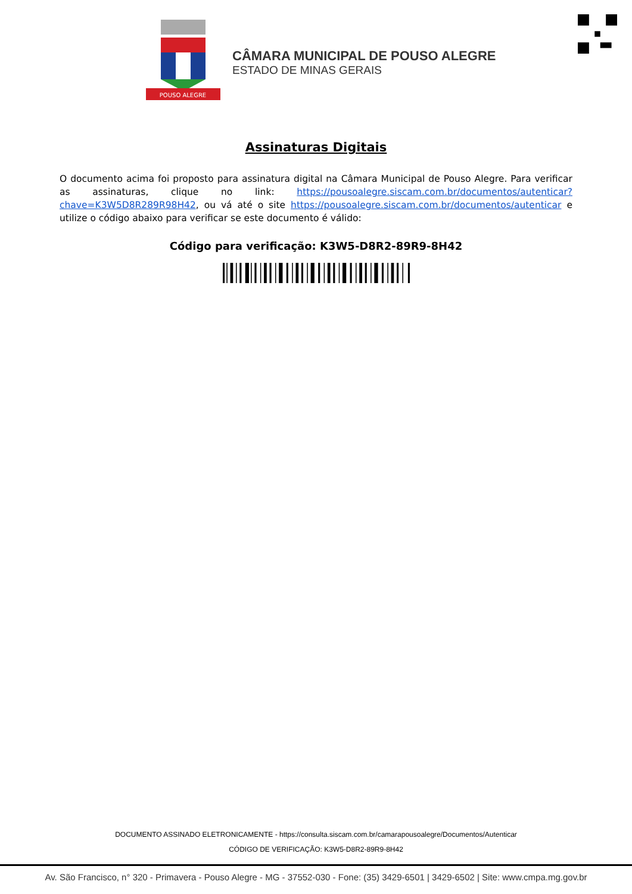POUSO ALEGRE
CÂMARA MUNICIPAL DE POUSO ALEGRE
ESTADO DE MINAS GERAIS
Assinaturas Digitais
O documento acima foi proposto para assinatura digital na Câmara Municipal de Pouso Alegre. Para verificar as assinaturas, clique no link: https://pousoalegre.siscam.com.br/documentos/autenticar?chave=K3W5D8R289R98H42, ou vá até o site https://pousoalegre.siscam.com.br/documentos/autenticar e utilize o código abaixo para verificar se este documento é válido:
Código para verificação: K3W5-D8R2-89R9-8H42
DOCUMENTO ASSINADO ELETRONICAMENTE - https://consulta.siscam.com.br/camarapousoalegre/Documentos/Autenticar
CÓDIGO DE VERIFICAÇÃO: K3W5-D8R2-89R9-8H42
Av. São Francisco, n° 320 - Primavera - Pouso Alegre - MG - 37552-030 - Fone: (35) 3429-6501 | 3429-6502 | Site: www.cmpa.mg.gov.br